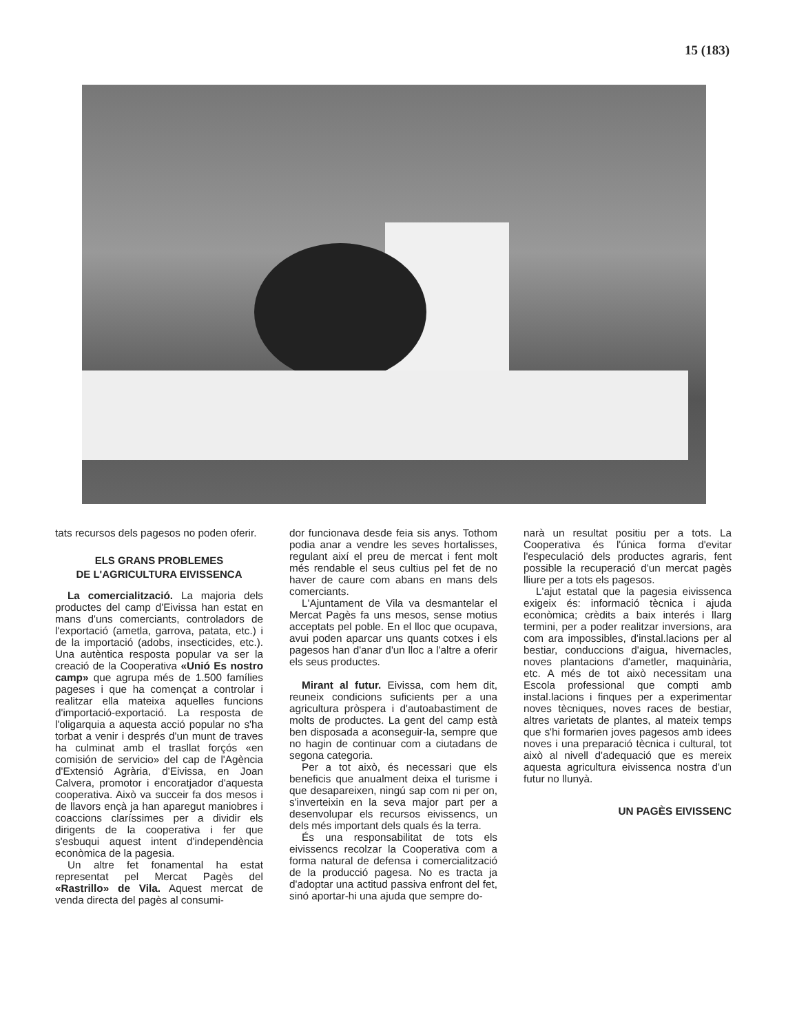15 (183)
tats recursos dels pagesos no poden oferir.
ELS GRANS PROBLEMES
DE L'AGRICULTURA EIVISSENCA
La comercialització. La majoria dels productes del camp d'Eivissa han estat en mans d'uns comerciants, controladors de l'exportació (ametla, garrova, patata, etc.) i de la importació (adobs, insecticides, etc.). Una autèntica resposta popular va ser la creació de la Cooperativa «Unió Es nostro camp» que agrupa més de 1.500 famílies pageses i que ha començat a controlar i realitzar ella mateixa aquelles funcions d'importació-exportació. La resposta de l'oligarquia a aquesta acció popular no s'ha torbat a venir i després d'un munt de traves ha culminat amb el trasllat forçós «en comisión de servicio» del cap de l'Agència d'Extensió Agrària, d'Eivissa, en Joan Calvera, promotor i encoratjador d'aquesta cooperativa. Això va succeir fa dos mesos i de llavors ençà ja han aparegut maniobres i coaccions claríssimes per a dividir els dirigents de la cooperativa i fer que s'esbuqui aquest intent d'independència econòmica de la pagesia.
Un altre fet fonamental ha estat representat pel Mercat Pagès del «Rastrillo» de Vila. Aquest mercat de venda directa del pagès al consumi-
dor funcionava desde feia sis anys. Tothom podia anar a vendre les seves hortalisses, regulant així el preu de mercat i fent molt més rendable el seus cultius pel fet de no haver de caure com abans en mans dels comerciants.
L'Ajuntament de Vila va desmantelar el Mercat Pagès fa uns mesos, sense motius acceptats pel poble. En el lloc que ocupava, avui poden aparcar uns quants cotxes i els pagesos han d'anar d'un lloc a l'altre a oferir els seus productes.
Mirant al futur. Eivissa, com hem dit, reuneix condicions suficients per a una agricultura pròspera i d'autoabastiment de molts de productes. La gent del camp està ben disposada a aconseguir-la, sempre que no hagin de continuar com a ciutadans de segona categoria.
Per a tot això, és necessari que els beneficis que anualment deixa el turisme i que desapareixen, ningú sap com ni per on, s'inverteixin en la seva major part per a desenvolupar els recursos eivissencs, un dels més important dels quals és la terra.
És una responsabilitat de tots els eivissencs recolzar la Cooperativa com a forma natural de defensa i comercialització de la producció pagesa. No es tracta ja d'adoptar una actitud passiva enfront del fet, sinó aportar-hi una ajuda que sempre do-
narà un resultat positiu per a tots. La Cooperativa és l'única forma d'evitar l'especulació dels productes agraris, fent possible la recuperació d'un mercat pagès lliure per a tots els pagesos.
L'ajut estatal que la pagesia eivissenca exigeix és: informació tècnica i ajuda econòmica; crèdits a baix interés i llarg termini, per a poder realitzar inversions, ara com ara impossibles, d'instal.lacions per al bestiar, conduccions d'aigua, hivernacles, noves plantacions d'ametler, maquinària, etc. A més de tot això necessitam una Escola professional que compti amb instal.lacions i finques per a experimentar noves tècniques, noves races de bestiar, altres varietats de plantes, al mateix temps que s'hi formarien joves pagesos amb idees noves i una preparació tècnica i cultural, tot això al nivell d'adequació que es mereix aquesta agricultura eivissenca nostra d'un futur no llunyà.
UN PAGÈS EIVISSENC